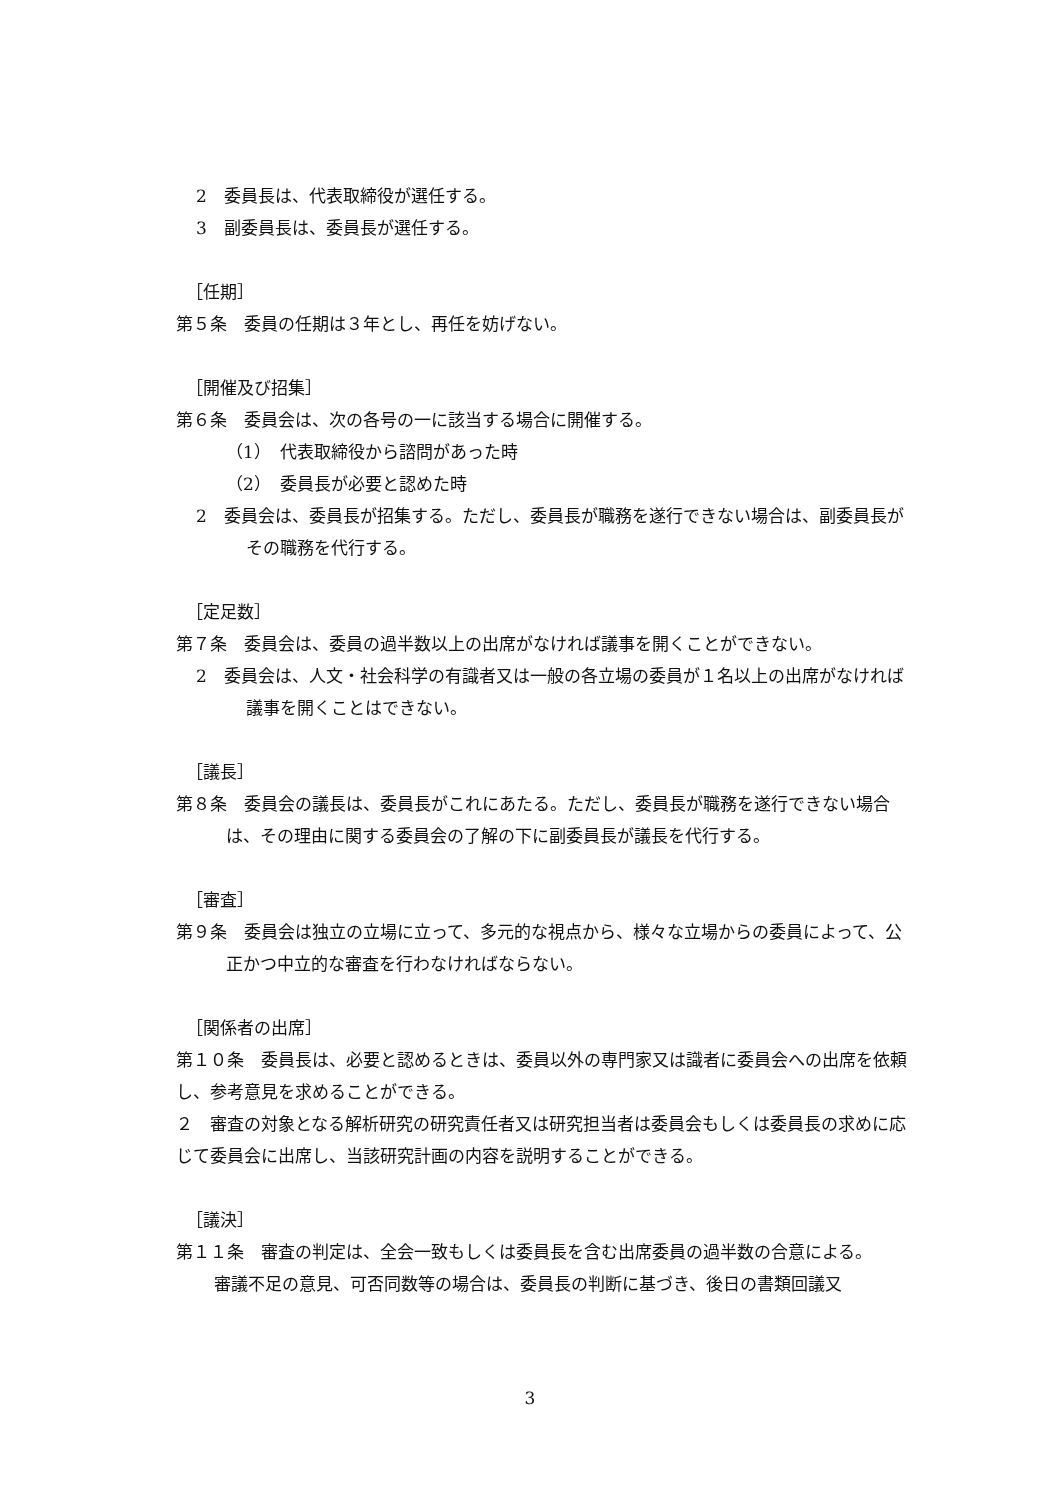2　委員長は、代表取締役が選任する。
3　副委員長は、委員長が選任する。
［任期］
第５条　委員の任期は３年とし、再任を妨げない。
［開催及び招集］
第６条　委員会は、次の各号の一に該当する場合に開催する。
（1）　代表取締役から諮問があった時
（2）　委員長が必要と認めた時
2　委員会は、委員長が招集する。ただし、委員長が職務を遂行できない場合は、副委員長がその職務を代行する。
［定足数］
第７条　委員会は、委員の過半数以上の出席がなければ議事を開くことができない。
2　委員会は、人文・社会科学の有識者又は一般の各立場の委員が１名以上の出席がなければ議事を開くことはできない。
［議長］
第８条　委員会の議長は、委員長がこれにあたる。ただし、委員長が職務を遂行できない場合は、その理由に関する委員会の了解の下に副委員長が議長を代行する。
［審査］
第９条　委員会は独立の立場に立って、多元的な視点から、様々な立場からの委員によって、公正かつ中立的な審査を行わなければならない。
［関係者の出席］
第１０条　委員長は、必要と認めるときは、委員以外の専門家又は識者に委員会への出席を依頼し、参考意見を求めることができる。
２　審査の対象となる解析研究の研究責任者又は研究担当者は委員会もしくは委員長の求めに応じて委員会に出席し、当該研究計画の内容を説明することができる。
［議決］
第１１条　審査の判定は、全会一致もしくは委員長を含む出席委員の過半数の合意による。
審議不足の意見、可否同数等の場合は、委員長の判断に基づき、後日の書類回議又
3